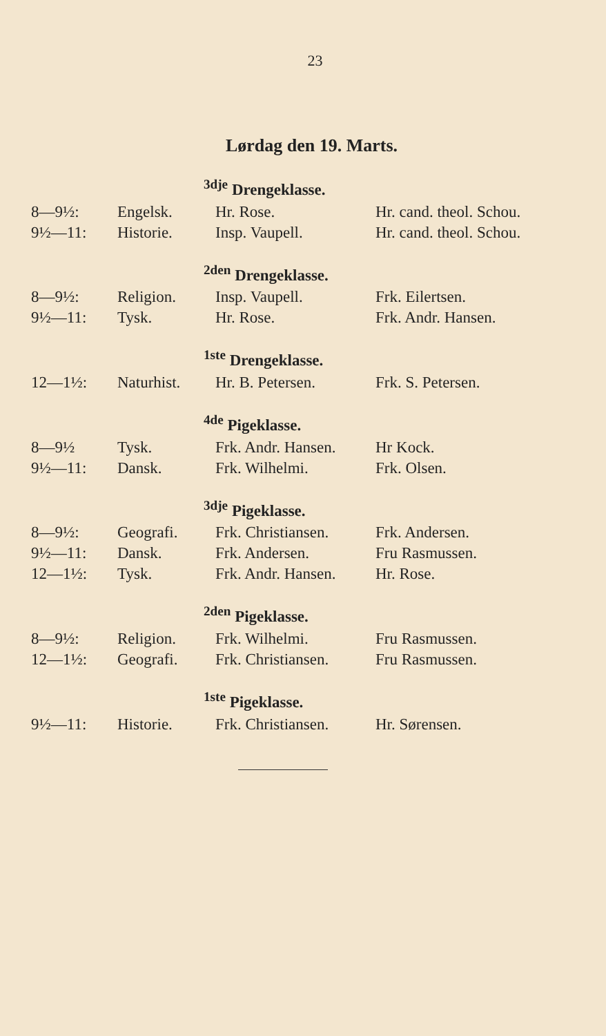23
Lørdag den 19. Marts.
<sup>3dje</sup> Drengeklasse.
| 8—9½: | Engelsk. | Hr. Rose. | Hr. cand. theol. Schou. |
| 9½—11: | Historie. | Insp. Vaupell. | Hr. cand. theol. Schou. |
<sup>2den</sup> Drengeklasse.
| 8—9½: | Religion. | Insp. Vaupell. | Frk. Eilertsen. |
| 9½—11: | Tysk. | Hr. Rose. | Frk. Andr. Hansen. |
<sup>1ste</sup> Drengeklasse.
| 12—1½: | Naturhist. | Hr. B. Petersen. | Frk. S. Petersen. |
<sup>4de</sup> Pigeklasse.
| 8—9½ | Tysk. | Frk. Andr. Hansen. | Hr Kock. |
| 9½—11: | Dansk. | Frk. Wilhelmi. | Frk. Olsen. |
<sup>3dje</sup> Pigeklasse.
| 8—9½: | Geografi. | Frk. Christiansen. | Frk. Andersen. |
| 9½—11: | Dansk. | Frk. Andersen. | Fru Rasmussen. |
| 12—1½: | Tysk. | Frk. Andr. Hansen. | Hr. Rose. |
<sup>2den</sup> Pigeklasse.
| 8—9½: | Religion. | Frk. Wilhelmi. | Fru Rasmussen. |
| 12—1½: | Geografi. | Frk. Christiansen. | Fru Rasmussen. |
<sup>1ste</sup> Pigeklasse.
| 9½—11: | Historie. | Frk. Christiansen. | Hr. Sørensen. |